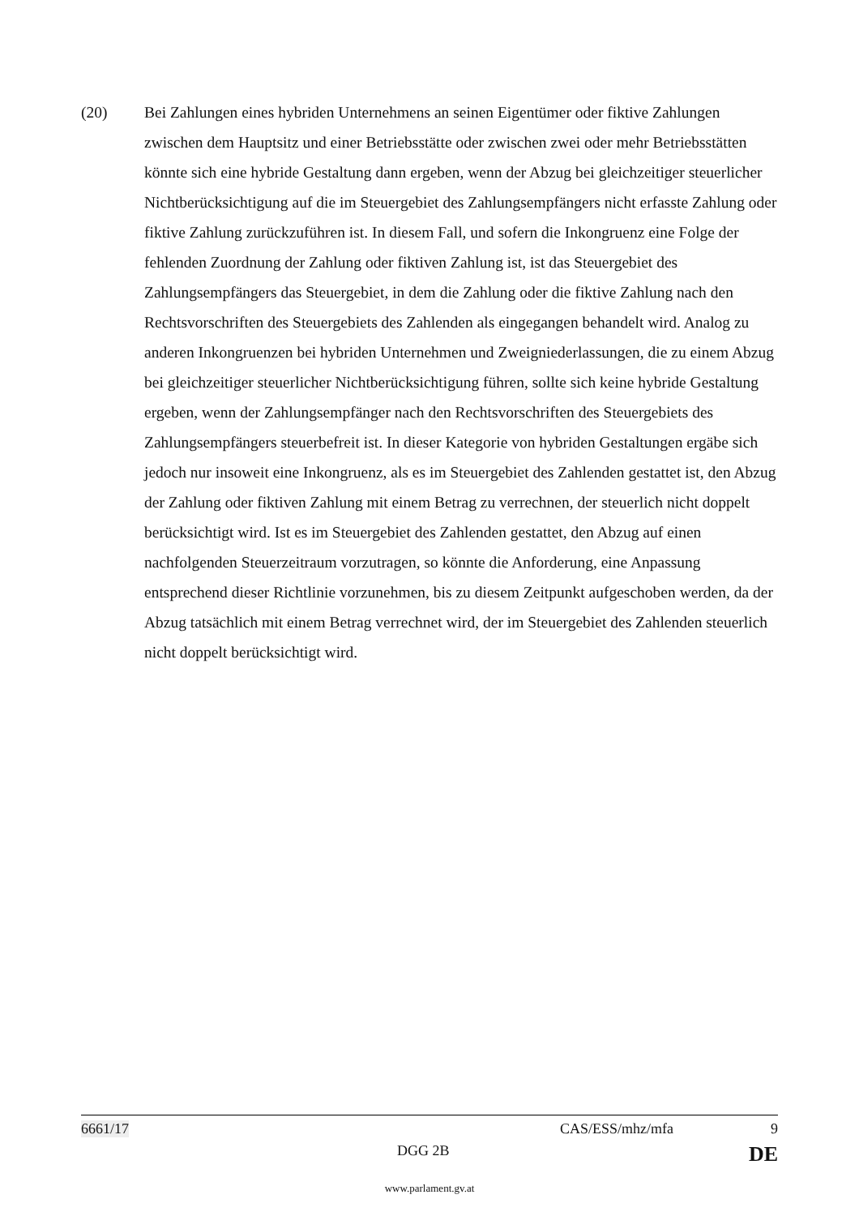(20) Bei Zahlungen eines hybriden Unternehmens an seinen Eigentümer oder fiktive Zahlungen zwischen dem Hauptsitz und einer Betriebsstätte oder zwischen zwei oder mehr Betriebsstätten könnte sich eine hybride Gestaltung dann ergeben, wenn der Abzug bei gleichzeitiger steuerlicher Nichtberücksichtigung auf die im Steuergebiet des Zahlungsempfängers nicht erfasste Zahlung oder fiktive Zahlung zurückzuführen ist. In diesem Fall, und sofern die Inkongruenz eine Folge der fehlenden Zuordnung der Zahlung oder fiktiven Zahlung ist, ist das Steuergebiet des Zahlungsempfängers das Steuergebiet, in dem die Zahlung oder die fiktive Zahlung nach den Rechtsvorschriften des Steuergebiets des Zahlenden als eingegangen behandelt wird. Analog zu anderen Inkongruenzen bei hybriden Unternehmen und Zweigniederlassungen, die zu einem Abzug bei gleichzeitiger steuerlicher Nichtberücksichtigung führen, sollte sich keine hybride Gestaltung ergeben, wenn der Zahlungsempfänger nach den Rechtsvorschriften des Steuergebiets des Zahlungsempfängers steuerbefreit ist. In dieser Kategorie von hybriden Gestaltungen ergäbe sich jedoch nur insoweit eine Inkongruenz, als es im Steuergebiet des Zahlenden gestattet ist, den Abzug der Zahlung oder fiktiven Zahlung mit einem Betrag zu verrechnen, der steuerlich nicht doppelt berücksichtigt wird. Ist es im Steuergebiet des Zahlenden gestattet, den Abzug auf einen nachfolgenden Steuerzeitraum vorzutragen, so könnte die Anforderung, eine Anpassung entsprechend dieser Richtlinie vorzunehmen, bis zu diesem Zeitpunkt aufgeschoben werden, da der Abzug tatsächlich mit einem Betrag verrechnet wird, der im Steuergebiet des Zahlenden steuerlich nicht doppelt berücksichtigt wird.
6661/17 CAS/ESS/mhz/mfa 9
DGG 2B DE
www.parlament.gv.at